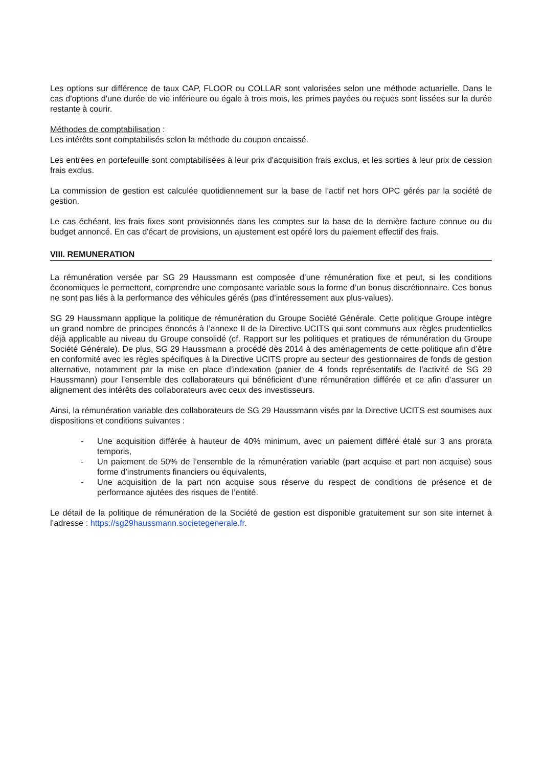Les options sur différence de taux CAP, FLOOR ou COLLAR sont valorisées selon une méthode actuarielle. Dans le cas d'options d'une durée de vie inférieure ou égale à trois mois, les primes payées ou reçues sont lissées sur la durée restante à courir.
Méthodes de comptabilisation :
Les intérêts sont comptabilisés selon la méthode du coupon encaissé.
Les entrées en portefeuille sont comptabilisées à leur prix d'acquisition frais exclus, et les sorties à leur prix de cession frais exclus.
La commission de gestion est calculée quotidiennement sur la base de l’actif net hors OPC gérés par la société de gestion.
Le cas échéant, les frais fixes sont provisionnés dans les comptes sur la base de la dernière facture connue ou du budget annoncé. En cas d'écart de provisions, un ajustement est opéré lors du paiement effectif des frais.
VIII. REMUNERATION
La rémunération versée par SG 29 Haussmann est composée d’une rémunération fixe et peut, si les conditions économiques le permettent, comprendre une composante variable sous la forme d’un bonus discrétionnaire. Ces bonus ne sont pas liés à la performance des véhicules gérés (pas d’intéressement aux plus-values).
SG 29 Haussmann applique la politique de rémunération du Groupe Société Générale. Cette politique Groupe intègre un grand nombre de principes énoncés à l’annexe II de la Directive UCITS qui sont communs aux règles prudentielles déjà applicable au niveau du Groupe consolidé (cf. Rapport sur les politiques et pratiques de rémunération du Groupe Société Générale). De plus, SG 29 Haussmann a procédé dès 2014 à des aménagements de cette politique afin d’être en conformité avec les règles spécifiques à la Directive UCITS propre au secteur des gestionnaires de fonds de gestion alternative, notamment par la mise en place d’indexation (panier de 4 fonds représentatifs de l’activité de SG 29 Haussmann) pour l’ensemble des collaborateurs qui bénéficient d’une rémunération différée et ce afin d’assurer un alignement des intérêts des collaborateurs avec ceux des investisseurs.
Ainsi, la rémunération variable des collaborateurs de SG 29 Haussmann visés par la Directive UCITS est soumises aux dispositions et conditions suivantes :
- Une acquisition différée à hauteur de 40% minimum, avec un paiement différé étalé sur 3 ans prorata temporis,
- Un paiement de 50% de l’ensemble de la rémunération variable (part acquise et part non acquise) sous forme d’instruments financiers ou équivalents,
- Une acquisition de la part non acquise sous réserve du respect de conditions de présence et de performance ajutées des risques de l’entité.
Le détail de la politique de rémunération de la Société de gestion est disponible gratuitement sur son site internet à l’adresse : https://sg29haussmann.societegenerale.fr.